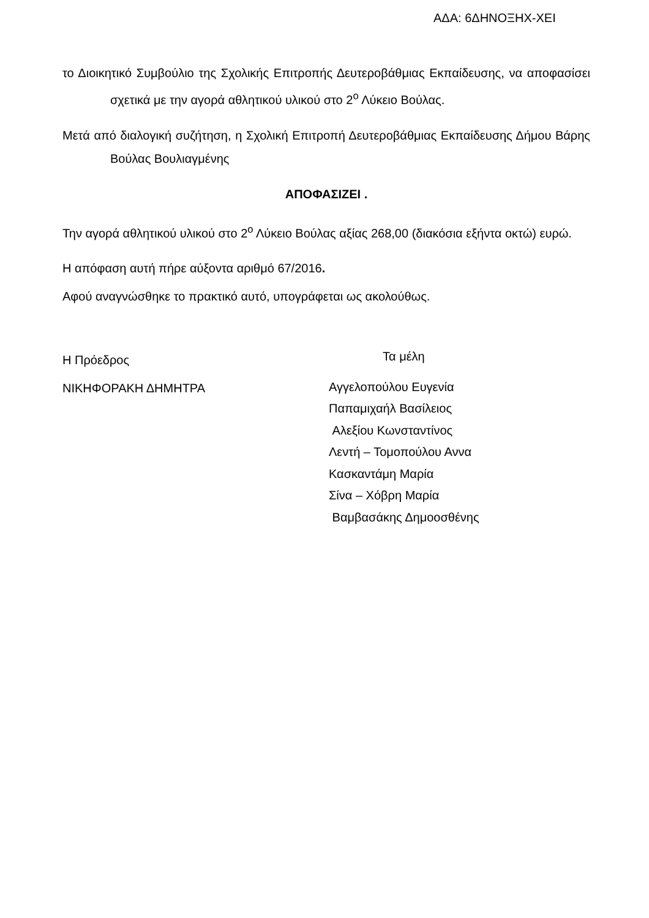ΑΔΑ: 6ΔΗΝΟΞΗΧ-ΧΕΙ
το Διοικητικό Συμβούλιο της Σχολικής Επιτροπής Δευτεροβάθμιας Εκπαίδευσης, να αποφασίσει σχετικά με την αγορά αθλητικού υλικού στο 2<sup>ο</sup> Λύκειο Βούλας.
Μετά από διαλογική συζήτηση, η Σχολική Επιτροπή Δευτεροβάθμιας Εκπαίδευσης Δήμου Βάρης Βούλας Βουλιαγμένης
ΑΠΟΦΑΣΙΖΕΙ .
Την αγορά αθλητικού υλικού στο 2<sup>ο</sup> Λύκειο Βούλας αξίας 268,00 (διακόσια εξήντα οκτώ) ευρώ.
Η απόφαση αυτή πήρε αύξοντα αριθμό 67/2016.
Αφού αναγνώσθηκε το πρακτικό αυτό, υπογράφεται ως ακολούθως.
Η Πρόεδρος
ΝΙΚΗΦΟΡΑΚΗ ΔΗΜΗΤΡΑ
Τα μέλη
Αγγελοπούλου Ευγενία
Παπαμιχαήλ Βασίλειος
Αλεξίου Κωνσταντίνος
Λεντή – Τομοπούλου Αννα
Κασκαντάμη Μαρία
Σίνα – Χόβρη Μαρία
Βαμβασάκης Δημοοσθένης